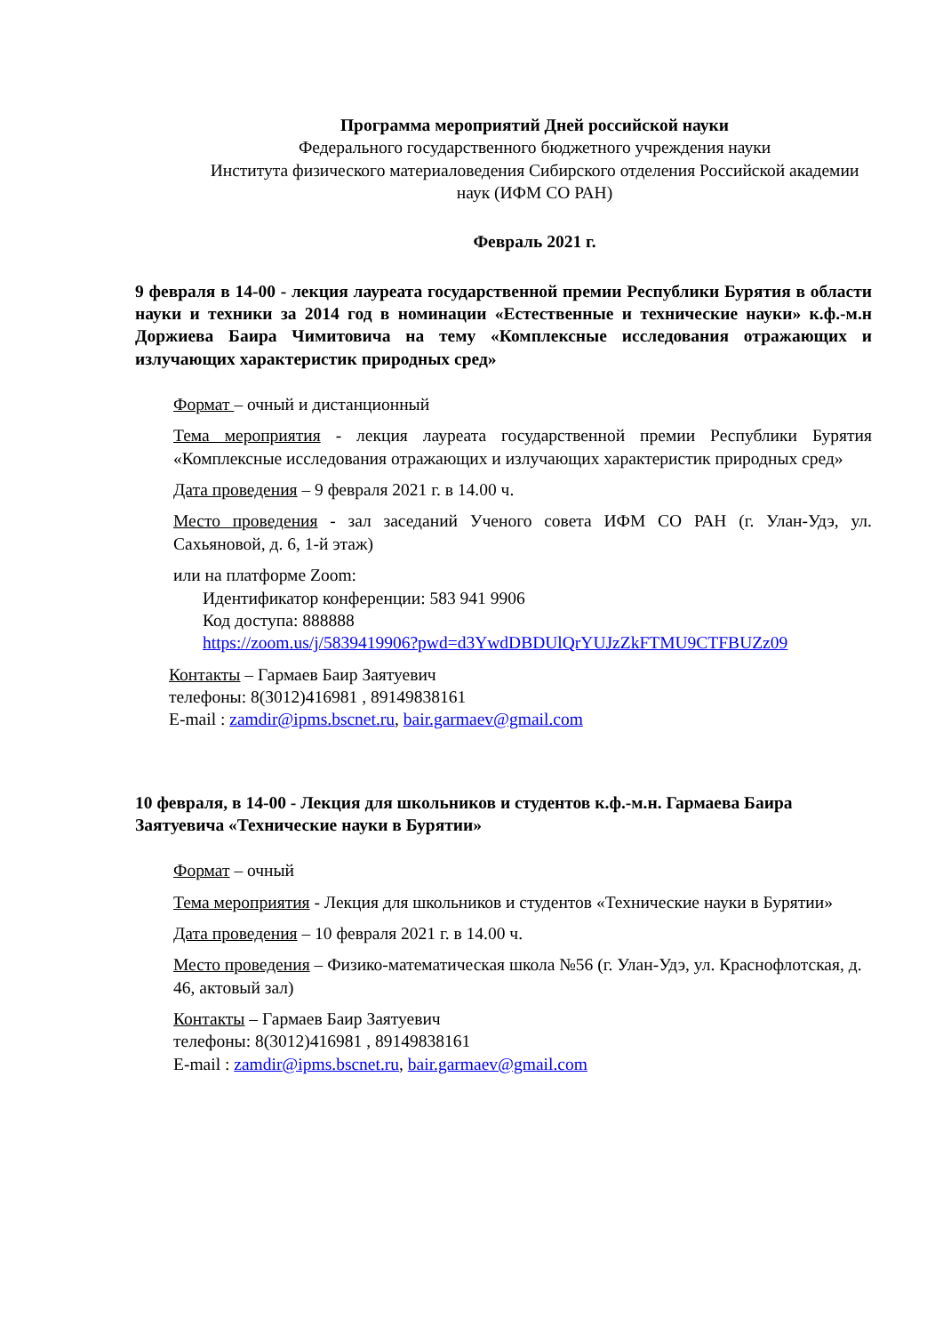Программа мероприятий Дней российской науки
Федерального государственного бюджетного учреждения науки
Института физического материаловедения Сибирского отделения Российской академии наук (ИФМ СО РАН)
Февраль 2021 г.
9 февраля в 14-00 - лекция лауреата государственной премии Республики Бурятия в области науки и техники за 2014 год в номинации «Естественные и технические науки» к.ф.-м.н Доржиева Баира Чимитовича на тему «Комплексные исследования отражающих и излучающих характеристик природных сред»
Формат – очный и дистанционный
Тема мероприятия - лекция лауреата государственной премии Республики Бурятия «Комплексные исследования отражающих и излучающих характеристик природных сред»
Дата проведения – 9 февраля 2021 г. в 14.00 ч.
Место проведения - зал заседаний Ученого совета ИФМ СО РАН (г. Улан-Удэ, ул. Сахьяновой, д. 6, 1-й этаж)
или на платформе Zoom:
Идентификатор конференции: 583 941 9906
Код доступа: 888888
https://zoom.us/j/5839419906?pwd=d3YwdDBDUlQrYUJzZkFTMU9CTFBUZz09
Контакты – Гармаев Баир Заятуевич
телефоны: 8(3012)416981 , 89149838161
E-mail : zamdir@ipms.bscnet.ru, bair.garmaev@gmail.com
10 февраля, в 14-00 - Лекция для школьников и студентов к.ф.-м.н. Гармаева Баира Заятуевича «Технические науки в Бурятии»
Формат – очный
Тема мероприятия - Лекция для школьников и студентов «Технические науки в Бурятии»
Дата проведения – 10 февраля 2021 г. в 14.00 ч.
Место проведения – Физико-математическая школа №56 (г. Улан-Удэ, ул. Краснофлотская, д. 46, актовый зал)
Контакты – Гармаев Баир Заятуевич
телефоны: 8(3012)416981 , 89149838161
E-mail : zamdir@ipms.bscnet.ru, bair.garmaev@gmail.com